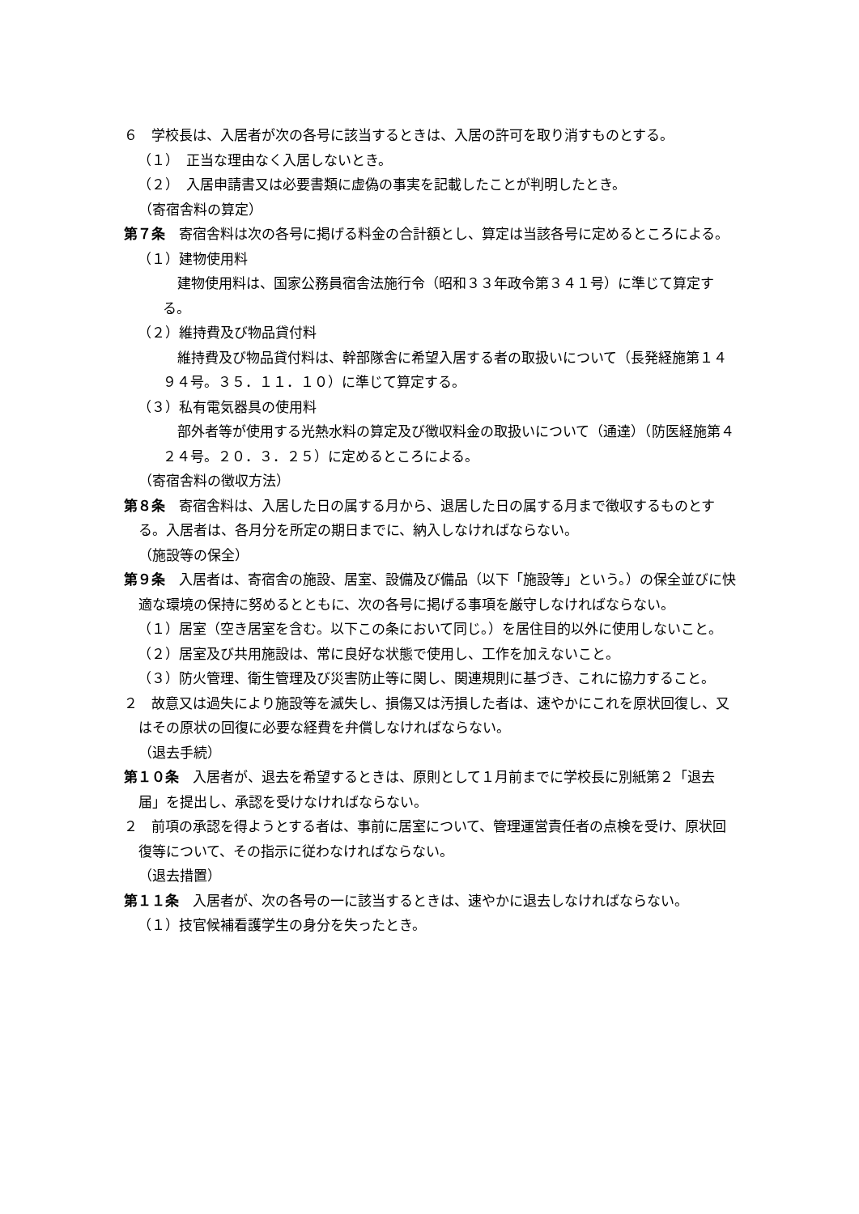６　学校長は、入居者が次の各号に該当するときは、入居の許可を取り消すものとする。
（１）　正当な理由なく入居しないとき。
（２）　入居申請書又は必要書類に虚偽の事実を記載したことが判明したとき。
（寄宿舎料の算定）
第７条　寄宿舎料は次の各号に掲げる料金の合計額とし、算定は当該各号に定めるところによる。
（１）建物使用料
建物使用料は、国家公務員宿舎法施行令（昭和３３年政令第３４１号）に準じて算定する。
（２）維持費及び物品貸付料
維持費及び物品貸付料は、幹部隊舎に希望入居する者の取扱いについて（長発経施第１４９４号。３５．１１．１０）に準じて算定する。
（３）私有電気器具の使用料
部外者等が使用する光熱水料の算定及び徴収料金の取扱いについて（通達）（防医経施第４２４号。２０．３．２５）に定めるところによる。
（寄宿舎料の徴収方法）
第８条　寄宿舎料は、入居した日の属する月から、退居した日の属する月まで徴収するものとする。入居者は、各月分を所定の期日までに、納入しなければならない。
（施設等の保全）
第９条　入居者は、寄宿舎の施設、居室、設備及び備品（以下「施設等」という。）の保全並びに快適な環境の保持に努めるとともに、次の各号に掲げる事項を厳守しなければならない。
（１）居室（空き居室を含む。以下この条において同じ。）を居住目的以外に使用しないこと。
（２）居室及び共用施設は、常に良好な状態で使用し、工作を加えないこと。
（３）防火管理、衛生管理及び災害防止等に関し、関連規則に基づき、これに協力すること。
２　故意又は過失により施設等を滅失し、損傷又は汚損した者は、速やかにこれを原状回復し、又はその原状の回復に必要な経費を弁償しなければならない。
（退去手続）
第１０条　入居者が、退去を希望するときは、原則として１月前までに学校長に別紙第２「退去届」を提出し、承認を受けなければならない。
２　前項の承認を得ようとする者は、事前に居室について、管理運営責任者の点検を受け、原状回復等について、その指示に従わなければならない。
（退去措置）
第１１条　入居者が、次の各号の一に該当するときは、速やかに退去しなければならない。
（１）技官候補看護学生の身分を失ったとき。